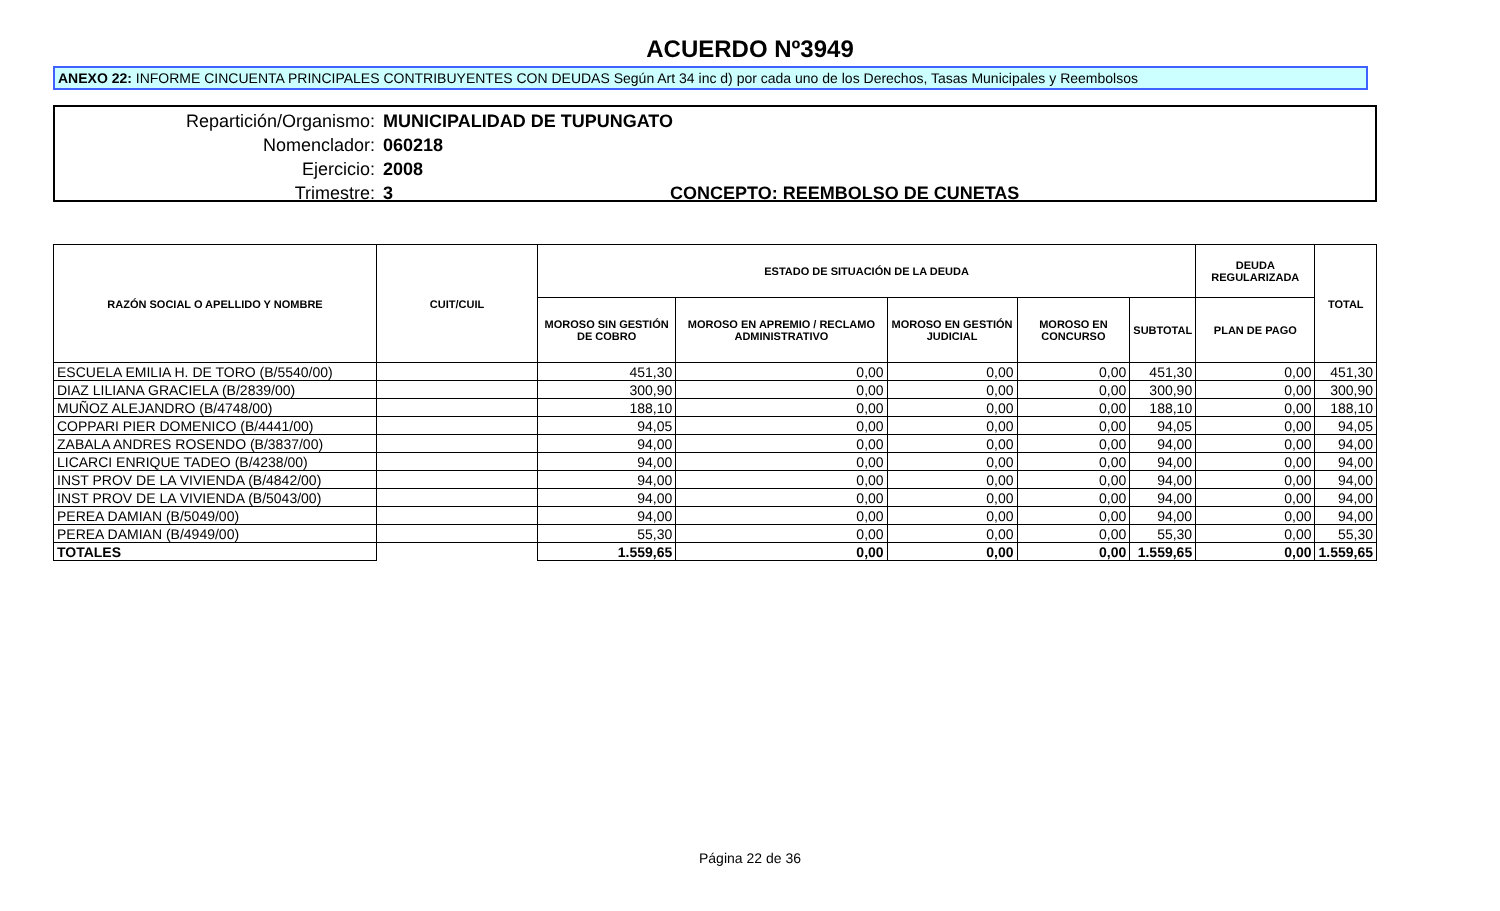ACUERDO Nº3949
ANEXO 22: INFORME CINCUENTA PRINCIPALES CONTRIBUYENTES CON DEUDAS Según Art 34 inc d) por cada uno de los Derechos, Tasas Municipales y Reembolsos
Repartición/Organismo: MUNICIPALIDAD DE TUPUNGATO
Nomenclador: 060218
Ejercicio: 2008
Trimestre: 3 CONCEPTO: REEMBOLSO DE CUNETAS
| RAZÓN SOCIAL O APELLIDO Y NOMBRE | CUIT/CUIL | ESTADO DE SITUACIÓN DE LA DEUDA | | | | | DEUDA REGULARIZADA | TOTAL |
| --- | --- | --- | --- | --- | --- | --- | --- | --- |
| | | MOROSO SIN GESTIÓN DE COBRO | MOROSO EN APREMIO / RECLAMO ADMINISTRATIVO | MOROSO EN GESTIÓN JUDICIAL | MOROSO EN CONCURSO | SUBTOTAL | PLAN DE PAGO | |
| ESCUELA EMILIA H. DE TORO (B/5540/00) | | 451,30 | 0,00 | 0,00 | 0,00 | 451,30 | 0,00 | 451,30 |
| DIAZ LILIANA GRACIELA (B/2839/00) | | 300,90 | 0,00 | 0,00 | 0,00 | 300,90 | 0,00 | 300,90 |
| MUÑOZ ALEJANDRO (B/4748/00) | | 188,10 | 0,00 | 0,00 | 0,00 | 188,10 | 0,00 | 188,10 |
| COPPARI PIER DOMENICO (B/4441/00) | | 94,05 | 0,00 | 0,00 | 0,00 | 94,05 | 0,00 | 94,05 |
| ZABALA ANDRES ROSENDO (B/3837/00) | | 94,00 | 0,00 | 0,00 | 0,00 | 94,00 | 0,00 | 94,00 |
| LICARCI ENRIQUE TADEO (B/4238/00) | | 94,00 | 0,00 | 0,00 | 0,00 | 94,00 | 0,00 | 94,00 |
| INST PROV DE LA VIVIENDA (B/4842/00) | | 94,00 | 0,00 | 0,00 | 0,00 | 94,00 | 0,00 | 94,00 |
| INST PROV DE LA VIVIENDA (B/5043/00) | | 94,00 | 0,00 | 0,00 | 0,00 | 94,00 | 0,00 | 94,00 |
| PEREA DAMIAN (B/5049/00) | | 94,00 | 0,00 | 0,00 | 0,00 | 94,00 | 0,00 | 94,00 |
| PEREA DAMIAN (B/4949/00) | | 55,30 | 0,00 | 0,00 | 0,00 | 55,30 | 0,00 | 55,30 |
| TOTALES | | 1.559,65 | 0,00 | 0,00 | 0,00 | 1.559,65 | 0,00 | 1.559,65 |
Página 22 de 36